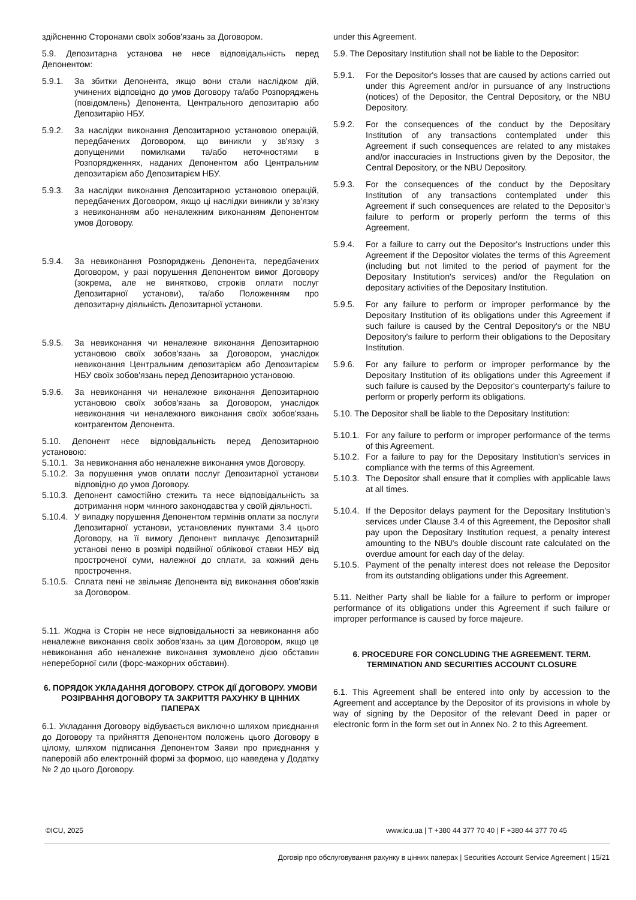здійсненню Сторонами своїх зобов'язань за Договором.
5.9. Депозитарна установа не несе відповідальність перед Депонентом:
5.9.1. За збитки Депонента, якщо вони стали наслідком дій, учинених відповідно до умов Договору та/або Розпоряджень (повідомлень) Депонента, Центрального депозитарію або Депозитарію НБУ.
5.9.2. За наслідки виконання Депозитарною установою операцій, передбачених Договором, що виникли у зв'язку з допущеними помилками та/або неточностями в Розпорядженнях, наданих Депонентом або Центральним депозитарієм або Депозитарієм НБУ.
5.9.3. За наслідки виконання Депозитарною установою операцій, передбачених Договором, якщо ці наслідки виникли у зв'язку з невиконанням або неналежним виконанням Депонентом умов Договору.
5.9.4. За невиконання Розпоряджень Депонента, передбачених Договором, у разі порушення Депонентом вимог Договору (зокрема, але не винятково, строків оплати послуг Депозитарної установи), та/або Положенням про депозитарну діяльність Депозитарної установи.
5.9.5. За невиконання чи неналежне виконання Депозитарною установою своїх зобов'язань за Договором, унаслідок невиконання Центральним депозитарієм або Депозитарієм НБУ своїх зобов'язань перед Депозитарною установою.
5.9.6. За невиконання чи неналежне виконання Депозитарною установою своїх зобов'язань за Договором, унаслідок невиконання чи неналежного виконання своїх зобов'язань контрагентом Депонента.
5.10. Депонент несе відповідальність перед Депозитарною установою:
5.10.1. За невиконання або неналежне виконання умов Договору.
5.10.2. За порушення умов оплати послуг Депозитарної установи відповідно до умов Договору.
5.10.3. Депонент самостійно стежить та несе відповідальність за дотримання норм чинного законодавства у своїй діяльності.
5.10.4. У випадку порушення Депонентом термінів оплати за послуги Депозитарної установи, установлених пунктами 3.4 цього Договору, на її вимогу Депонент виплачує Депозитарній установі пеню в розмірі подвійної облікової ставки НБУ від простроченої суми, належної до сплати, за кожний день прострочення.
5.10.5. Сплата пені не звільняє Депонента від виконання обов'язків за Договором.
5.11. Жодна із Сторін не несе відповідальності за невиконання або неналежне виконання своїх зобов'язань за цим Договором, якщо це невиконання або неналежне виконання зумовлено дією обставин непереборної сили (форс-мажорних обставин).
6. ПОРЯДОК УКЛАДАННЯ ДОГОВОРУ. СТРОК ДІЇ ДОГОВОРУ. УМОВИ РОЗІРВАННЯ ДОГОВОРУ ТА ЗАКРИТТЯ РАХУНКУ В ЦІННИХ ПАПЕРАХ
6.1. Укладання Договору відбувається виключно шляхом приєднання до Договору та прийняття Депонентом положень цього Договору в цілому, шляхом підписання Депонентом Заяви про приєднання у паперовій або електронній формі за формою, що наведена у Додатку № 2 до цього Договору.
under this Agreement.
5.9. The Depositary Institution shall not be liable to the Depositor:
5.9.1. For the Depositor's losses that are caused by actions carried out under this Agreement and/or in pursuance of any Instructions (notices) of the Depositor, the Central Depository, or the NBU Depository.
5.9.2. For the consequences of the conduct by the Depositary Institution of any transactions contemplated under this Agreement if such consequences are related to any mistakes and/or inaccuracies in Instructions given by the Depositor, the Central Depository, or the NBU Depository.
5.9.3. For the consequences of the conduct by the Depositary Institution of any transactions contemplated under this Agreement if such consequences are related to the Depositor's failure to perform or properly perform the terms of this Agreement.
5.9.4. For a failure to carry out the Depositor's Instructions under this Agreement if the Depositor violates the terms of this Agreement (including but not limited to the period of payment for the Depositary Institution's services) and/or the Regulation on depositary activities of the Depositary Institution.
5.9.5. For any failure to perform or improper performance by the Depositary Institution of its obligations under this Agreement if such failure is caused by the Central Depository's or the NBU Depository's failure to perform their obligations to the Depositary Institution.
5.9.6. For any failure to perform or improper performance by the Depositary Institution of its obligations under this Agreement if such failure is caused by the Depositor's counterparty's failure to perform or properly perform its obligations.
5.10. The Depositor shall be liable to the Depositary Institution:
5.10.1. For any failure to perform or improper performance of the terms of this Agreement.
5.10.2. For a failure to pay for the Depositary Institution's services in compliance with the terms of this Agreement.
5.10.3. The Depositor shall ensure that it complies with applicable laws at all times.
5.10.4. If the Depositor delays payment for the Depositary Institution's services under Clause 3.4 of this Agreement, the Depositor shall pay upon the Depositary Institution request, a penalty interest amounting to the NBU's double discount rate calculated on the overdue amount for each day of the delay.
5.10.5. Payment of the penalty interest does not release the Depositor from its outstanding obligations under this Agreement.
5.11. Neither Party shall be liable for a failure to perform or improper performance of its obligations under this Agreement if such failure or improper performance is caused by force majeure.
6. PROCEDURE FOR CONCLUDING THE AGREEMENT. TERM. TERMINATION AND SECURITIES ACCOUNT CLOSURE
6.1. This Agreement shall be entered into only by accession to the Agreement and acceptance by the Depositor of its provisions in whole by way of signing by the Depositor of the relevant Deed in paper or electronic form in the form set out in Annex No. 2 to this Agreement.
©ICU, 2025 www.icu.ua | T +380 44 377 70 40 | F +380 44 377 70 45
Договір про обслуговування рахунку в цінних паперах | Securities Account Service Agreement | 15/21